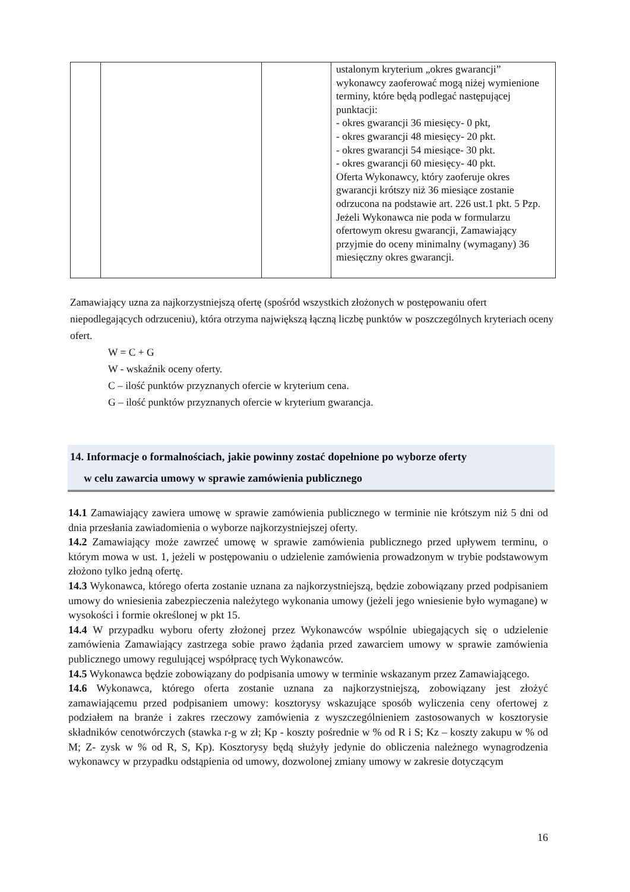| | | | ustalonym kryterium „okres gwarancji” wykonawcy zaoferować mogą niżej wymienione terminy, które będą podlegać następującej punktacji: - okres gwarancji 36 miesięcy- 0 pkt, - okres gwarancji 48 miesięcy- 20 pkt. - okres gwarancji 54 miesiące- 30 pkt. - okres gwarancji 60 miesięcy- 40 pkt. Oferta Wykonawcy, który zaoferuje okres gwarancji krótszy niż 36 miesiące zostanie odrzucona na podstawie art. 226 ust.1 pkt. 5 Pzp. Jeżeli Wykonawca nie poda w formularzu ofertowym okresu gwarancji, Zamawiający przyjmie do oceny minimalny (wymagany) 36 miesięczny okres gwarancji. |
Zamawiający uzna za najkorzystniejszą ofertę (spośród wszystkich złożonych w postępowaniu ofert niepodlegających odrzuceniu), która otrzyma największą łączną liczbę punktów w poszczególnych kryteriach oceny ofert.
W = C + G
W - wskaźnik oceny oferty.
C – ilość punktów przyznanych ofercie w kryterium cena.
G – ilość punktów przyznanych ofercie w kryterium gwarancja.
14. Informacje o formalnościach, jakie powinny zostać dopełnione po wyborze oferty
w celu zawarcia umowy w sprawie zamówienia publicznego
14.1 Zamawiający zawiera umowę w sprawie zamówienia publicznego w terminie nie krótszym niż 5 dni od dnia przesłania zawiadomienia o wyborze najkorzystniejszej oferty.
14.2 Zamawiający może zawrzeć umowę w sprawie zamówienia publicznego przed upływem terminu, o którym mowa w ust. 1, jeżeli w postępowaniu o udzielenie zamówienia prowadzonym w trybie podstawowym złożono tylko jedną ofertę.
14.3 Wykonawca, którego oferta zostanie uznana za najkorzystniejszą, będzie zobowiązany przed podpisaniem umowy do wniesienia zabezpieczenia należytego wykonania umowy (jeżeli jego wniesienie było wymagane) w wysokości i formie określonej w pkt 15.
14.4 W przypadku wyboru oferty złożonej przez Wykonawców wspólnie ubiegających się o udzielenie zamówienia Zamawiający zastrzega sobie prawo żądania przed zawarciem umowy w sprawie zamówienia publicznego umowy regulującej współpracę tych Wykonawców.
14.5 Wykonawca będzie zobowiązany do podpisania umowy w terminie wskazanym przez Zamawiającego.
14.6 Wykonawca, którego oferta zostanie uznana za najkorzystniejszą, zobowiązany jest złożyć zamawiającemu przed podpisaniem umowy: kosztorysy wskazujące sposób wyliczenia ceny ofertowej z podziałem na branże i zakres rzeczowy zamówienia z wyszczególnieniem zastosowanych w kosztorysie składników cenotwórczych (stawka r-g w zł; Kp - koszty pośrednie w % od R i S; Kz – koszty zakupu w % od M; Z- zysk w % od R, S, Kp). Kosztorysy będą służyły jedynie do obliczenia należnego wynagrodzenia wykonawcy w przypadku odstąpienia od umowy, dozwolonej zmiany umowy w zakresie dotyczącym
16